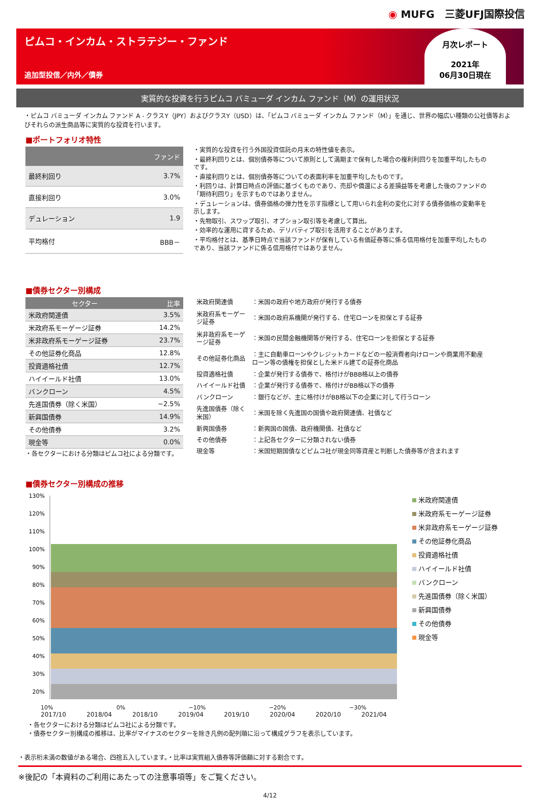◉ MUFG　三菱UFJ国際投信
ピムコ・インカム・ストラテジー・ファンド
追加型投信／内外／債券
月次レポート
2021年
06月30日現在
実質的な投資を行うピムコ バミューダ インカム ファンド（M）の運用状況
・ピムコ バミューダ インカム ファンド A - クラスY（JPY）およびクラスY（USD）は、「ピムコ バミューダ インカム ファンド（M）」を通じ、世界の幅広い種類の公社債等およびそれらの派生商品等に実質的な投資を行います。
■ポートフォリオ特性
| | ファンド |
| --- | --- |
| 最終利回り | 3.7% |
| 直接利回り | 3.0% |
| デュレーション | 1.9 |
| 平均格付 | BBB－ |
・実質的な投資を行う外国投資信託の月末の特性値を表示。
・最終利回りとは、個別債券等について原則として満期まで保有した場合の複利利回りを加重平均したものです。
・直接利回りとは、個別債券等についての表面利率を加重平均したものです。
・利回りは、計算日時点の評価に基づくものであり、売却や償還による差損益等を考慮した後のファンドの「期待利回り」を示すものではありません。
・デュレーションは、債券価格の弾力性を示す指標として用いられ金利の変化に対する債券価格の変動率を示します。
・先物取引、スワップ取引、オプション取引等を考慮して算出。
・効率的な運用に資するため、デリバティブ取引を活用することがあります。
・平均格付とは、基準日時点で当該ファンドが保有している有価証券等に係る信用格付を加重平均したものであり、当該ファンドに係る信用格付ではありません。
■債券セクター別構成
| セクター | 比率 |
| --- | --- |
| 米政府関連債 | 3.5% |
| 米政府系モーゲージ証券 | 14.2% |
| 米非政府系モーゲージ証券 | 23.7% |
| その他証券化商品 | 12.8% |
| 投資適格社債 | 12.7% |
| ハイイールド社債 | 13.0% |
| バンクローン | 4.5% |
| 先進国債券（除く米国） | −2.5% |
| 新興国債券 | 14.9% |
| その他債券 | 3.2% |
| 現金等 | 0.0% |
・各セクターにおける分類はピムコ社による分類です。
| 米政府関連債 | ：米国の政府や地方政府が発行する債券 |
| 米政府系モーゲージ証券 | ：米国の政府系機関が発行する、住宅ローンを担保とする証券 |
| 米非政府系モーゲージ証券 | ：米国の民間金融機関等が発行する、住宅ローンを担保とする証券 |
| その他証券化商品 | ：主に自動車ローンやクレジットカードなどの一般消費者向けローンや商業用不動産ローン等の債権を担保とした米ドル建ての証券化商品 |
| 投資適格社債 | ：企業が発行する債券で、格付けがBBB格以上の債券 |
| ハイイールド社債 | ：企業が発行する債券で、格付けがBB格以下の債券 |
| バンクローン | ：銀行などが、主に格付けがBB格以下の企業に対して行うローン |
| 先進国債券（除く米国） | ：米国を除く先進国の国債や政府関連債、社債など |
| 新興国債券 | ：新興国の国債、政府機関債、社債など |
| その他債券 | ：上記各セクターに分類されない債券 |
| 現金等 | ：米国短期国債などピムコ社が現金同等資産と判断した債券等が含まれます |
■債券セクター別構成の推移
130%
120%
110%
100%
90%
80%
70%
60%
50%
40%
30%
20%
米政府関連債
米政府系モーゲージ証券
米非政府系モーゲージ証券
その他証券化商品
投資適格社債
ハイイールド社債
バンクローン
先進国債券（除く米国）
新興国債券
その他債券
現金等
10% 0% −10% −20% −30%
2017/10 2018/04 2018/10 2019/04 2019/10 2020/04 2020/10 2021/04
・各セクターにおける分類はピムコ社による分類です。
・債券セクター別構成の推移は、比率がマイナスのセクターを除き凡例の配列順に沿って構成グラフを表示しています。
・表示桁未満の数値がある場合、四捨五入しています。・比率は実質組入債券等評価額に対する割合です。
※後記の「本資料のご利用にあたっての注意事項等」をご覧ください。
4/12